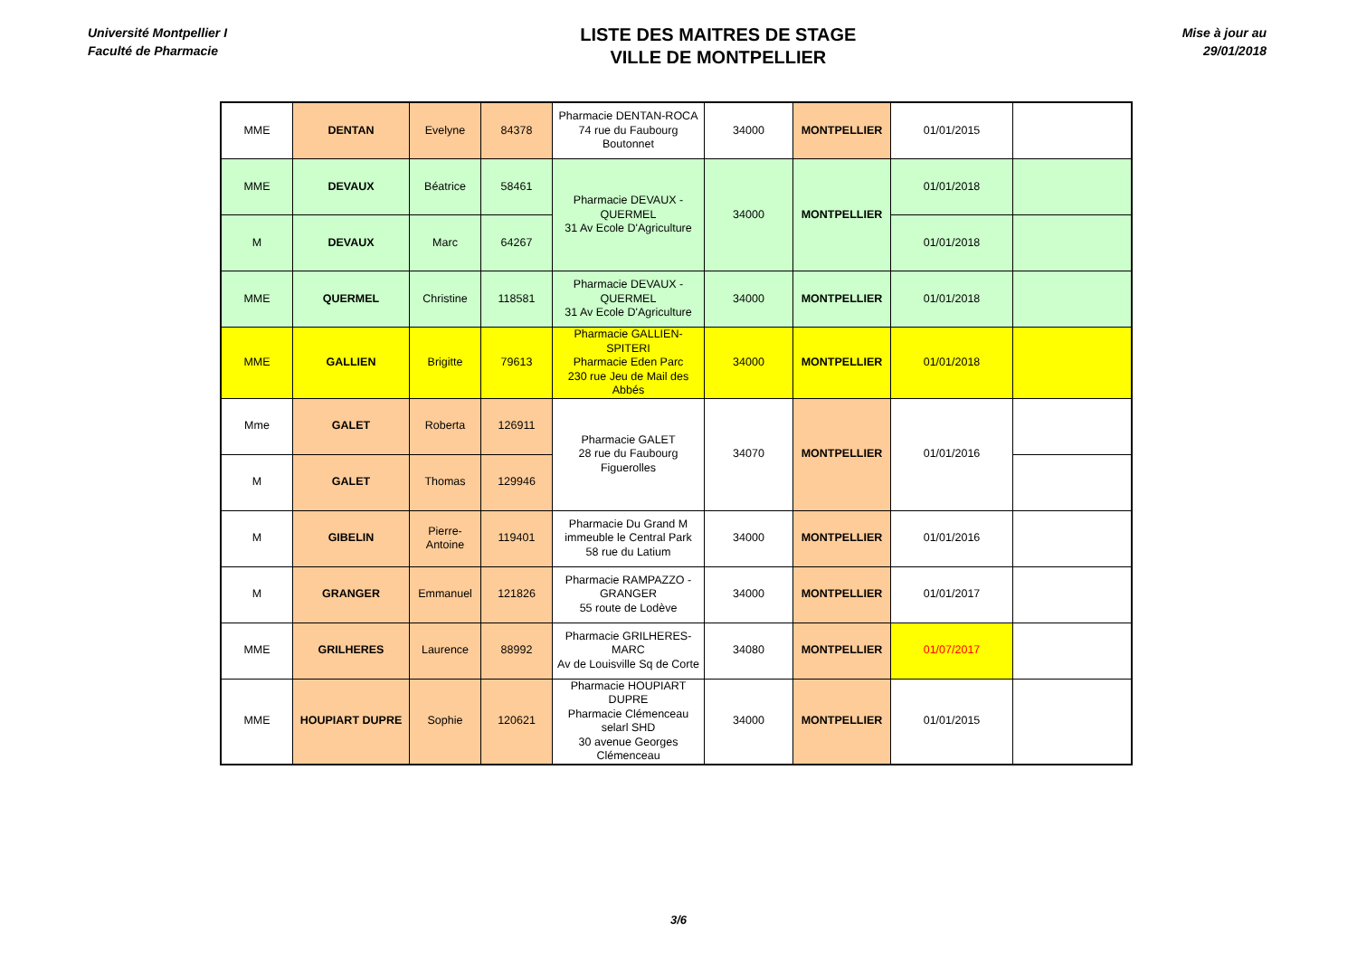Université Montpellier I
Faculté de Pharmacie
LISTE DES MAITRES DE STAGE
VILLE DE MONTPELLIER
Mise à jour au
29/01/2018
| MME | DENTAN | Evelyne | 84378 | Pharmacie DENTAN-ROCA 74 rue du Faubourg Boutonnet | 34000 | MONTPELLIER | 01/01/2015 | |
| MME | DEVAUX | Béatrice | 58461 | Pharmacie DEVAUX - QUERMEL 31 Av Ecole D'Agriculture | 34000 | MONTPELLIER | 01/01/2018 | |
| M | DEVAUX | Marc | 64267 | | | | 01/01/2018 | |
| MME | QUERMEL | Christine | 118581 | Pharmacie DEVAUX - QUERMEL 31 Av Ecole D'Agriculture | 34000 | MONTPELLIER | 01/01/2018 | |
| MME | GALLIEN | Brigitte | 79613 | Pharmacie GALLIEN-SPITERI Pharmacie Eden Parc 230 rue Jeu de Mail des Abbés | 34000 | MONTPELLIER | 01/01/2018 | |
| Mme | GALET | Roberta | 126911 | Pharmacie GALET 28 rue du Faubourg Figuerolles | 34070 | MONTPELLIER | 01/01/2016 | |
| M | GALET | Thomas | 129946 | | | | | |
| M | GIBELIN | Pierre-Antoine | 119401 | Pharmacie Du Grand M immeuble le Central Park 58 rue du Latium | 34000 | MONTPELLIER | 01/01/2016 | |
| M | GRANGER | Emmanuel | 121826 | Pharmacie RAMPAZZO - GRANGER 55 route de Lodève | 34000 | MONTPELLIER | 01/01/2017 | |
| MME | GRILHERES | Laurence | 88992 | Pharmacie GRILHERES-MARC Av de Louisville Sq de Corte | 34080 | MONTPELLIER | 01/07/2017 | |
| MME | HOUPIART DUPRE | Sophie | 120621 | Pharmacie HOUPIART DUPRE Pharmacie Clémenceau selarl SHD 30 avenue Georges Clémenceau | 34000 | MONTPELLIER | 01/01/2015 | |
3/6